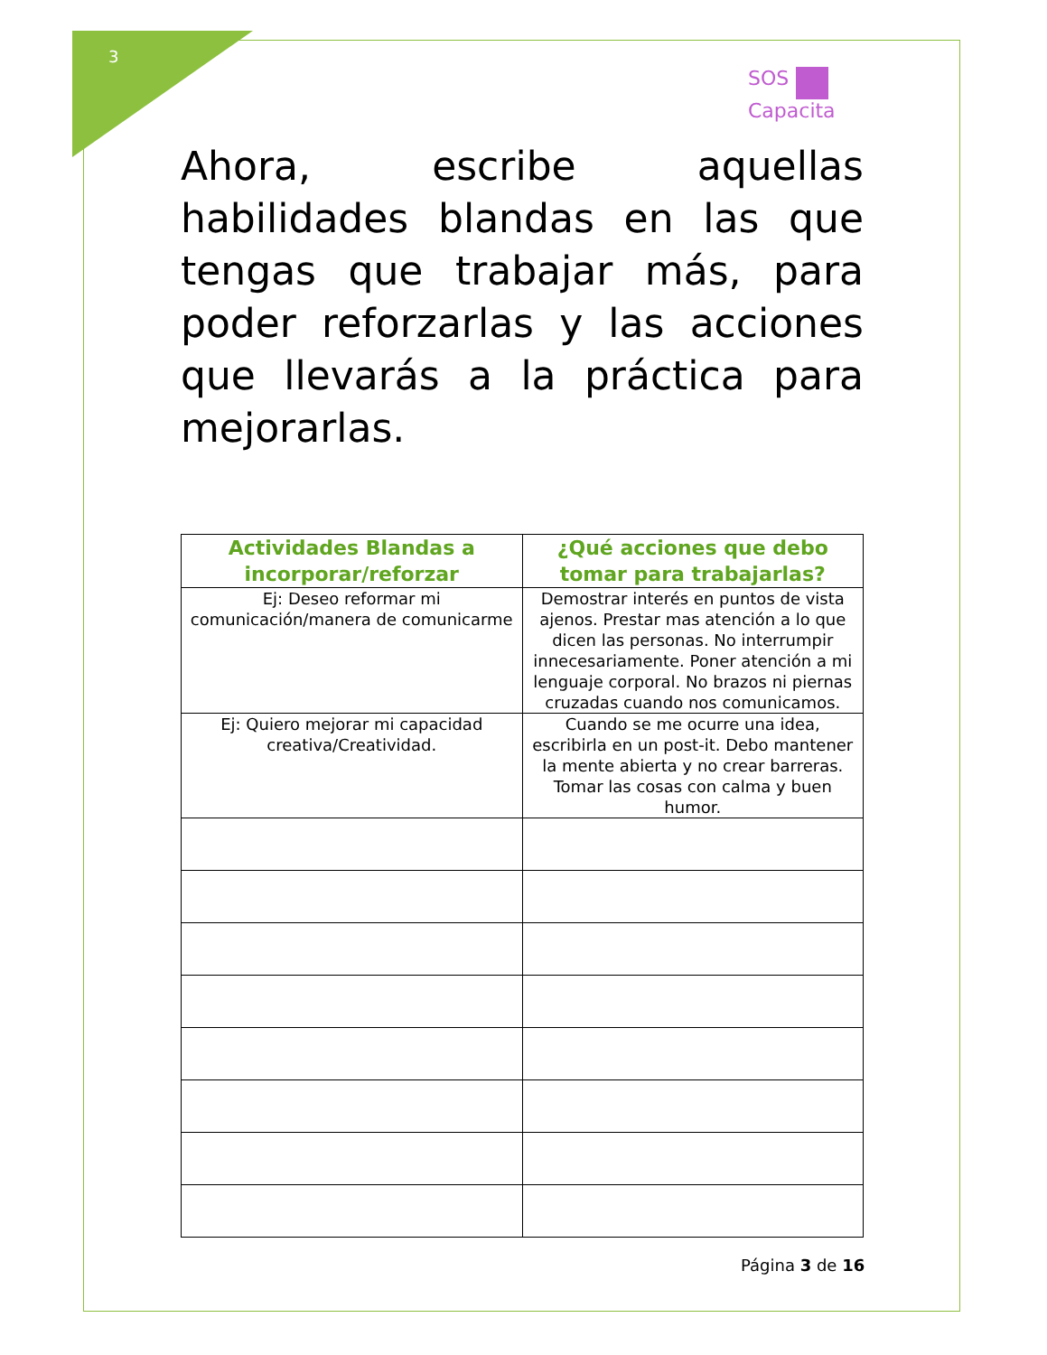3
SOS
Capacita
Ahora, escribe aquellas habilidades blandas en las que tengas que trabajar más, para poder reforzarlas y las acciones que llevarás a la práctica para mejorarlas.
| Actividades Blandas a incorporar/reforzar | ¿Qué acciones que debo tomar para trabajarlas? |
| --- | --- |
| Ej: Deseo reformar mi comunicación/manera de comunicarme | Demostrar interés en puntos de vista ajenos. Prestar mas atención a lo que dicen las personas. No interrumpir innecesariamente. Poner atención a mi lenguaje corporal. No brazos ni piernas cruzadas cuando nos comunicamos. |
| Ej: Quiero mejorar mi capacidad creativa/Creatividad. | Cuando se me ocurre una idea, escribirla en un post-it. Debo mantener la mente abierta y no crear barreras. Tomar las cosas con calma y buen humor. |
Página 3 de 16